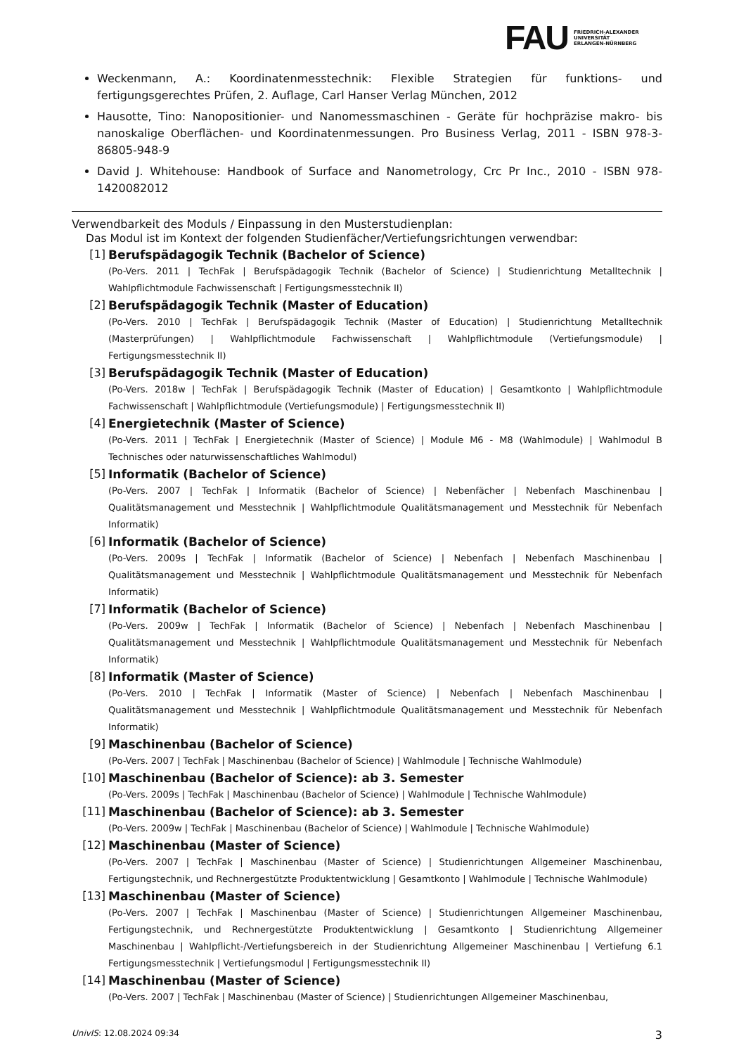FAU
FRIEDRICH-ALEXANDER
UNIVERSITÄT
ERLANGEN-NÜRNBERG
Weckenmann, A.: Koordinatenmesstechnik: Flexible Strategien für funktions- und fertigungsgerechtes Prüfen, 2. Auflage, Carl Hanser Verlag München, 2012
Hausotte, Tino: Nanopositionier- und Nanomessmaschinen - Geräte für hochpräzise makro- bis nanoskalige Oberflächen- und Koordinatenmessungen. Pro Business Verlag, 2011 - ISBN 978-3-86805-948-9
David J. Whitehouse: Handbook of Surface and Nanometrology, Crc Pr Inc., 2010 - ISBN 978-1420082012
Verwendbarkeit des Moduls / Einpassung in den Musterstudienplan:
Das Modul ist im Kontext der folgenden Studienfächer/Vertiefungsrichtungen verwendbar:
[1] Berufspädagogik Technik (Bachelor of Science)
(Po-Vers. 2011 | TechFak | Berufspädagogik Technik (Bachelor of Science) | Studienrichtung Metalltechnik | Wahlpflichtmodule Fachwissenschaft | Fertigungsmesstechnik II)
[2] Berufspädagogik Technik (Master of Education)
(Po-Vers. 2010 | TechFak | Berufspädagogik Technik (Master of Education) | Studienrichtung Metalltechnik (Masterprüfungen) | Wahlpflichtmodule Fachwissenschaft | Wahlpflichtmodule (Vertiefungsmodule) | Fertigungsmesstechnik II)
[3] Berufspädagogik Technik (Master of Education)
(Po-Vers. 2018w | TechFak | Berufspädagogik Technik (Master of Education) | Gesamtkonto | Wahlpflichtmodule Fachwissenschaft | Wahlpflichtmodule (Vertiefungsmodule) | Fertigungsmesstechnik II)
[4] Energietechnik (Master of Science)
(Po-Vers. 2011 | TechFak | Energietechnik (Master of Science) | Module M6 - M8 (Wahlmodule) | Wahlmodul B Technisches oder naturwissenschaftliches Wahlmodul)
[5] Informatik (Bachelor of Science)
(Po-Vers. 2007 | TechFak | Informatik (Bachelor of Science) | Nebenfächer | Nebenfach Maschinenbau | Qualitätsmanagement und Messtechnik | Wahlpflichtmodule Qualitätsmanagement und Messtechnik für Nebenfach Informatik)
[6] Informatik (Bachelor of Science)
(Po-Vers. 2009s | TechFak | Informatik (Bachelor of Science) | Nebenfach | Nebenfach Maschinenbau | Qualitätsmanagement und Messtechnik | Wahlpflichtmodule Qualitätsmanagement und Messtechnik für Nebenfach Informatik)
[7] Informatik (Bachelor of Science)
(Po-Vers. 2009w | TechFak | Informatik (Bachelor of Science) | Nebenfach | Nebenfach Maschinenbau | Qualitätsmanagement und Messtechnik | Wahlpflichtmodule Qualitätsmanagement und Messtechnik für Nebenfach Informatik)
[8] Informatik (Master of Science)
(Po-Vers. 2010 | TechFak | Informatik (Master of Science) | Nebenfach | Nebenfach Maschinenbau | Qualitätsmanagement und Messtechnik | Wahlpflichtmodule Qualitätsmanagement und Messtechnik für Nebenfach Informatik)
[9] Maschinenbau (Bachelor of Science)
(Po-Vers. 2007 | TechFak | Maschinenbau (Bachelor of Science) | Wahlmodule | Technische Wahlmodule)
[10] Maschinenbau (Bachelor of Science): ab 3. Semester
(Po-Vers. 2009s | TechFak | Maschinenbau (Bachelor of Science) | Wahlmodule | Technische Wahlmodule)
[11] Maschinenbau (Bachelor of Science): ab 3. Semester
(Po-Vers. 2009w | TechFak | Maschinenbau (Bachelor of Science) | Wahlmodule | Technische Wahlmodule)
[12] Maschinenbau (Master of Science)
(Po-Vers. 2007 | TechFak | Maschinenbau (Master of Science) | Studienrichtungen Allgemeiner Maschinenbau, Fertigungstechnik, und Rechnergestützte Produktentwicklung | Gesamtkonto | Wahlmodule | Technische Wahlmodule)
[13] Maschinenbau (Master of Science)
(Po-Vers. 2007 | TechFak | Maschinenbau (Master of Science) | Studienrichtungen Allgemeiner Maschinenbau, Fertigungstechnik, und Rechnergestützte Produktentwicklung | Gesamtkonto | Studienrichtung Allgemeiner Maschinenbau | Wahlpflicht-/Vertiefungsbereich in der Studienrichtung Allgemeiner Maschinenbau | Vertiefung 6.1 Fertigungsmesstechnik | Vertiefungsmodul | Fertigungsmesstechnik II)
[14] Maschinenbau (Master of Science)
(Po-Vers. 2007 | TechFak | Maschinenbau (Master of Science) | Studienrichtungen Allgemeiner Maschinenbau,
UnivIS: 12.08.2024 09:34 3